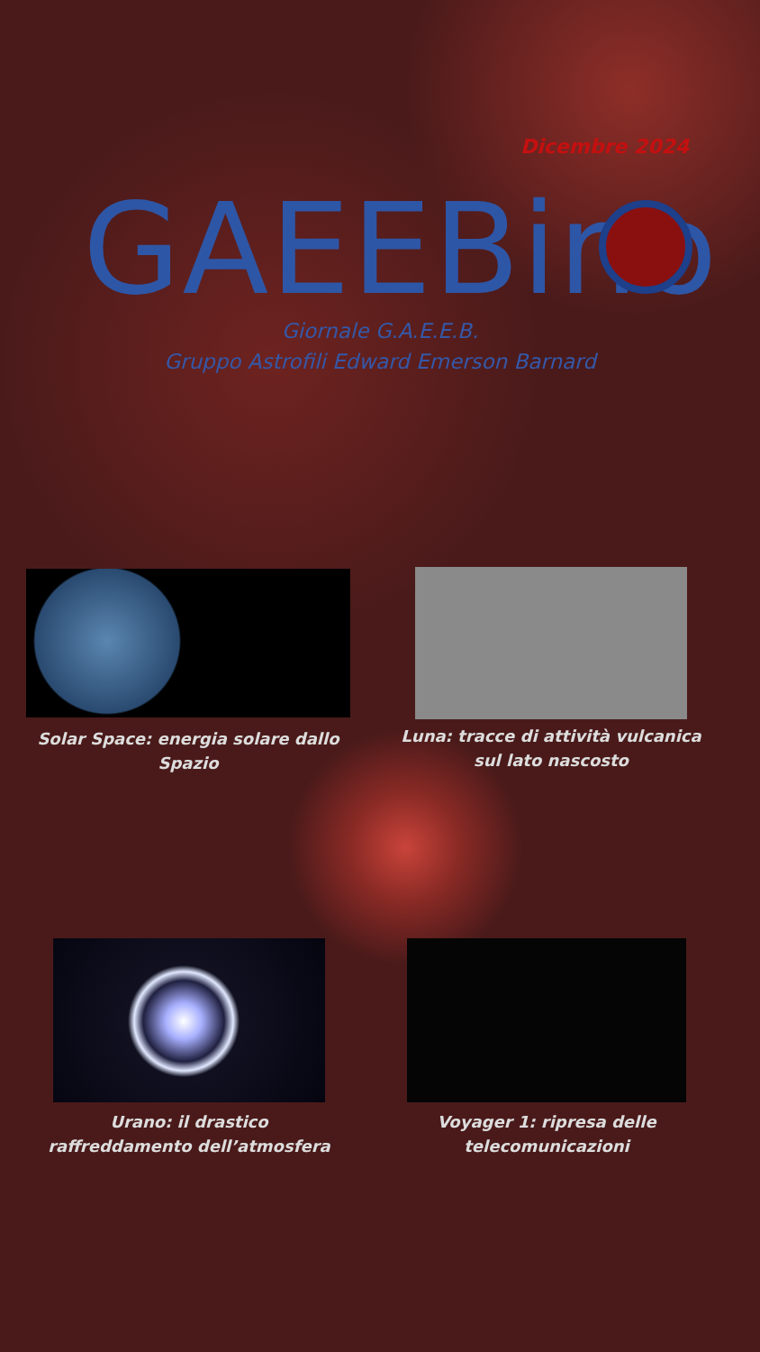Dicembre 2024
GAEEBino
Giornale G.A.E.E.B.
Gruppo Astrofili Edward Emerson Barnard
Solar Space: energia solare dallo Spazio
Luna: tracce di attività vulcanica sul lato nascosto
Urano: il drastico raffreddamento dell’atmosfera
Voyager 1: ripresa delle telecomunicazioni